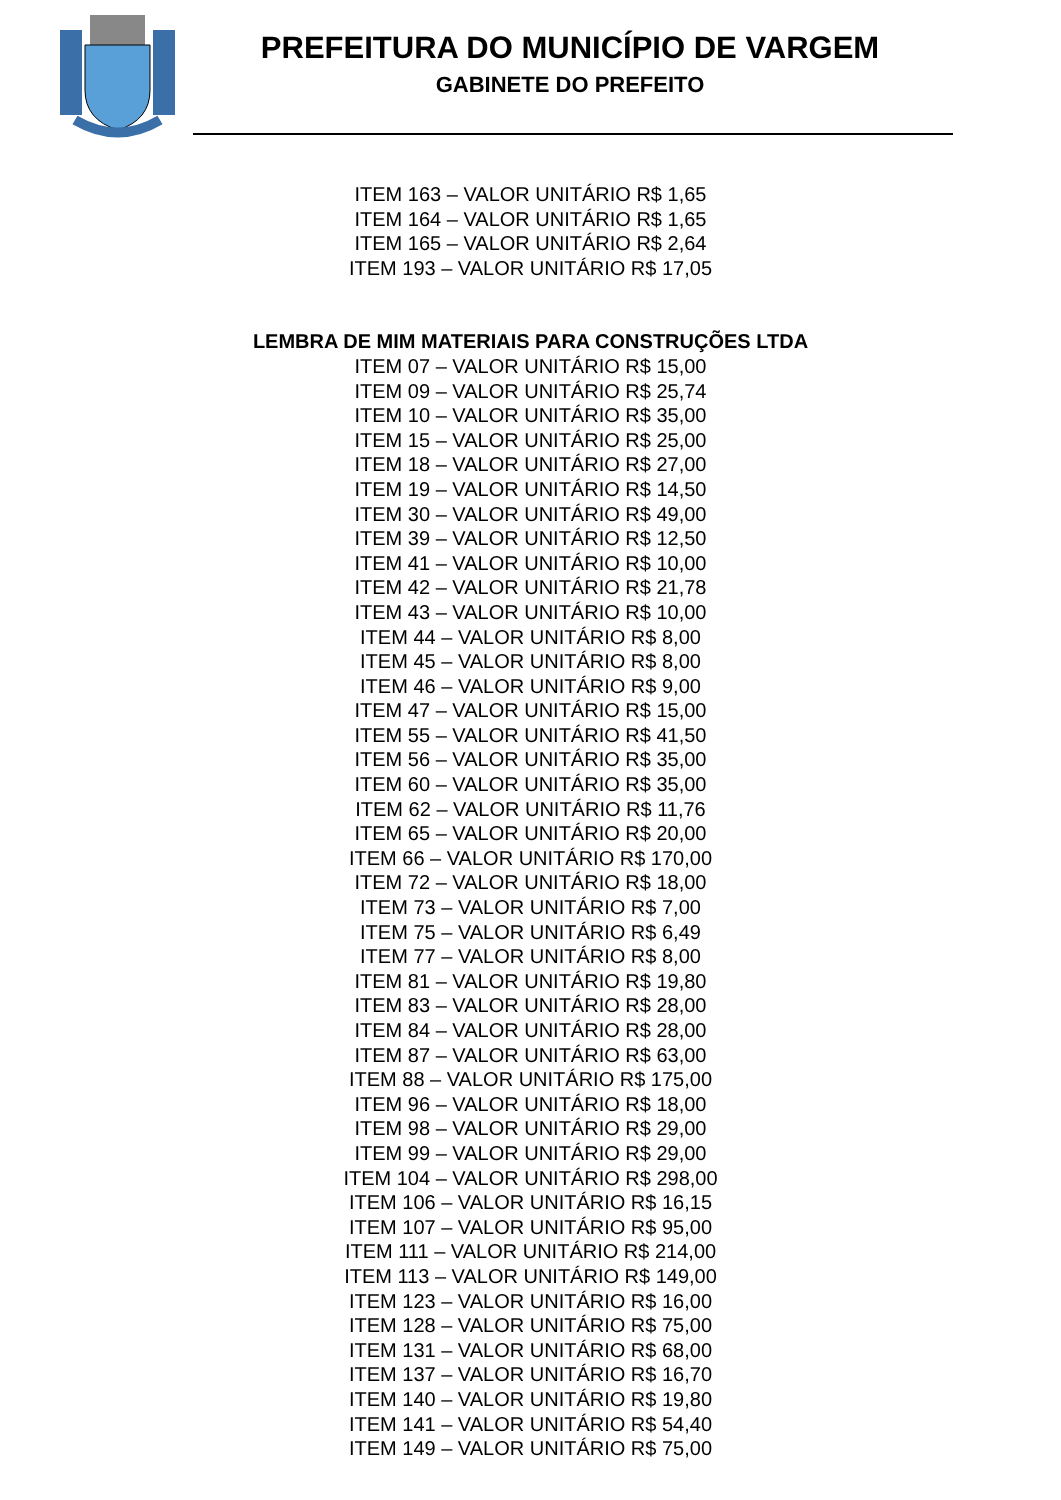PREFEITURA DO MUNICÍPIO DE VARGEM
GABINETE DO PREFEITO
ITEM 163 – VALOR UNITÁRIO R$ 1,65
ITEM 164 – VALOR UNITÁRIO R$ 1,65
ITEM 165 – VALOR UNITÁRIO R$ 2,64
ITEM 193 – VALOR UNITÁRIO R$ 17,05
LEMBRA DE MIM MATERIAIS PARA CONSTRUÇÕES LTDA
ITEM 07 – VALOR UNITÁRIO R$ 15,00
ITEM 09 – VALOR UNITÁRIO R$ 25,74
ITEM 10 – VALOR UNITÁRIO R$ 35,00
ITEM 15 – VALOR UNITÁRIO R$ 25,00
ITEM 18 – VALOR UNITÁRIO R$ 27,00
ITEM 19 – VALOR UNITÁRIO R$ 14,50
ITEM 30 – VALOR UNITÁRIO R$ 49,00
ITEM 39 – VALOR UNITÁRIO R$ 12,50
ITEM 41 – VALOR UNITÁRIO R$ 10,00
ITEM 42 – VALOR UNITÁRIO R$ 21,78
ITEM 43 – VALOR UNITÁRIO R$ 10,00
ITEM 44 – VALOR UNITÁRIO R$ 8,00
ITEM 45 – VALOR UNITÁRIO R$ 8,00
ITEM 46 – VALOR UNITÁRIO R$ 9,00
ITEM 47 – VALOR UNITÁRIO R$ 15,00
ITEM 55 – VALOR UNITÁRIO R$ 41,50
ITEM 56 – VALOR UNITÁRIO R$ 35,00
ITEM 60 – VALOR UNITÁRIO R$ 35,00
ITEM 62 – VALOR UNITÁRIO R$ 11,76
ITEM 65 – VALOR UNITÁRIO R$ 20,00
ITEM 66 – VALOR UNITÁRIO R$ 170,00
ITEM 72 – VALOR UNITÁRIO R$ 18,00
ITEM 73 – VALOR UNITÁRIO R$ 7,00
ITEM 75 – VALOR UNITÁRIO R$ 6,49
ITEM 77 – VALOR UNITÁRIO R$ 8,00
ITEM 81 – VALOR UNITÁRIO R$ 19,80
ITEM 83 – VALOR UNITÁRIO R$ 28,00
ITEM 84 – VALOR UNITÁRIO R$ 28,00
ITEM 87 – VALOR UNITÁRIO R$ 63,00
ITEM 88 – VALOR UNITÁRIO R$ 175,00
ITEM 96 – VALOR UNITÁRIO R$ 18,00
ITEM 98 – VALOR UNITÁRIO R$ 29,00
ITEM 99 – VALOR UNITÁRIO R$ 29,00
ITEM 104 – VALOR UNITÁRIO R$ 298,00
ITEM 106 – VALOR UNITÁRIO R$ 16,15
ITEM 107 – VALOR UNITÁRIO R$ 95,00
ITEM 111 – VALOR UNITÁRIO R$ 214,00
ITEM 113 – VALOR UNITÁRIO R$ 149,00
ITEM 123 – VALOR UNITÁRIO R$ 16,00
ITEM 128 – VALOR UNITÁRIO R$ 75,00
ITEM 131 – VALOR UNITÁRIO R$ 68,00
ITEM 137 – VALOR UNITÁRIO R$ 16,70
ITEM 140 – VALOR UNITÁRIO R$ 19,80
ITEM 141 – VALOR UNITÁRIO R$ 54,40
ITEM 149 – VALOR UNITÁRIO R$ 75,00